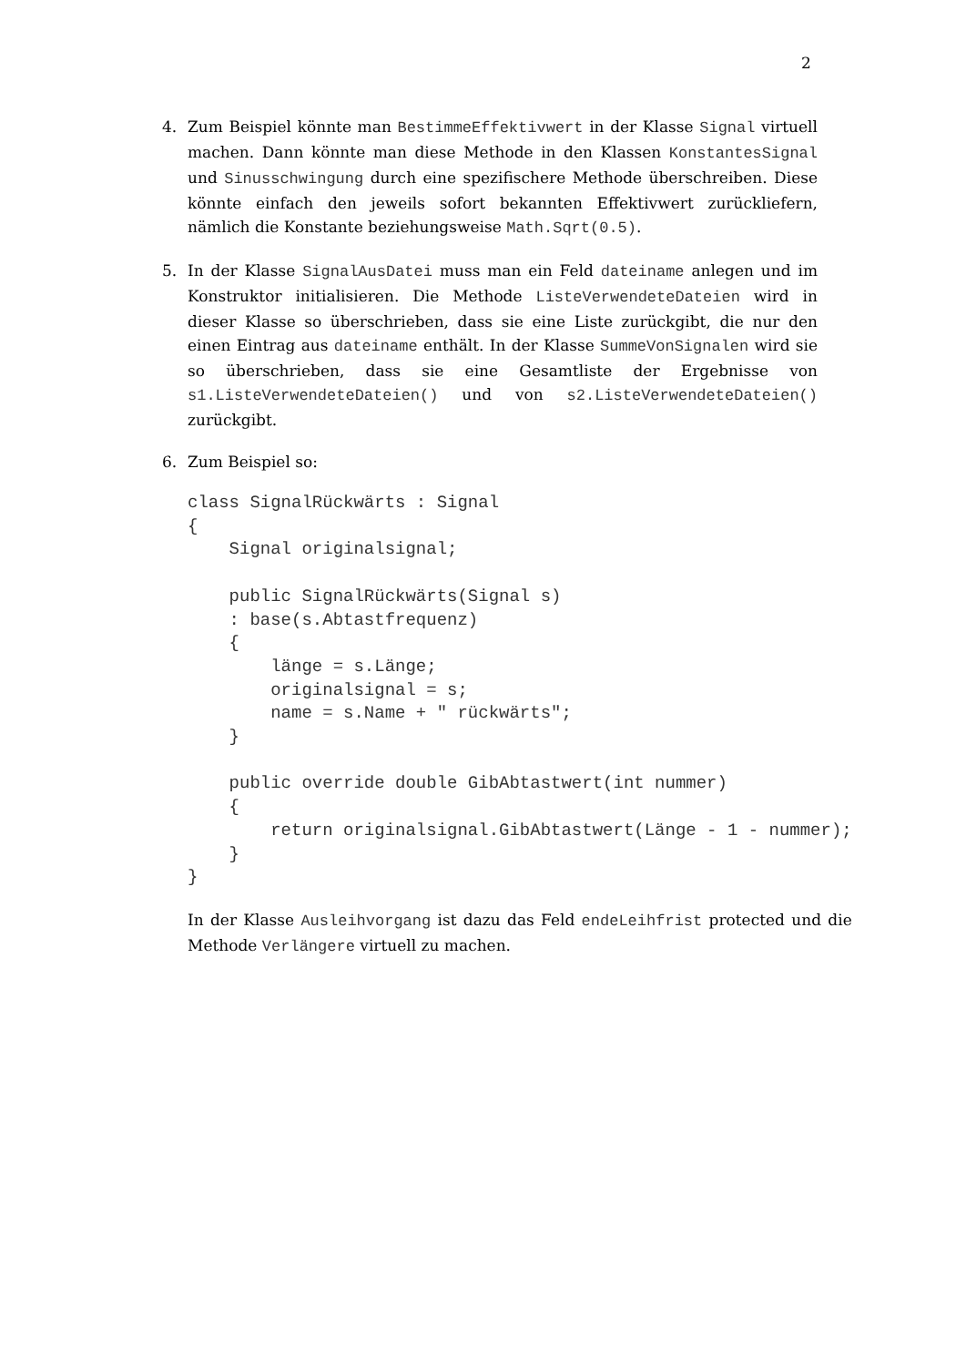2
4. Zum Beispiel könnte man BestimmeEffektivwert in der Klasse Signal virtuell machen. Dann könnte man diese Methode in den Klassen KonstantesSignal und Sinusschwingung durch eine spezifischere Methode überschreiben. Diese könnte einfach den jeweils sofort bekannten Effektivwert zurückliefern, nämlich die Konstante beziehungsweise Math.Sqrt(0.5).
5. In der Klasse SignalAusDatei muss man ein Feld dateiname anlegen und im Konstruktor initialisieren. Die Methode ListeVerwendeteDateien wird in dieser Klasse so überschrieben, dass sie eine Liste zurückgibt, die nur den einen Eintrag aus dateiname enthält. In der Klasse SummeVonSignalen wird sie so überschrieben, dass sie eine Gesamtliste der Ergebnisse von s1.ListeVerwendeteDateien() und von s2.ListeVerwendeteDateien() zurückgibt.
6. Zum Beispiel so:
class SignalRückwärts : Signal
{
    Signal originalsignal;

    public SignalRückwärts(Signal s)
    : base(s.Abtastfrequenz)
    {
        länge = s.Länge;
        originalsignal = s;
        name = s.Name + " rückwärts";
    }

    public override double GibAbtastwert(int nummer)
    {
        return originalsignal.GibAbtastwert(Länge - 1 - nummer);
    }
}
In der Klasse Ausleihvorgang ist dazu das Feld endeLeihfrist protected und die Methode Verlängere virtuell zu machen.